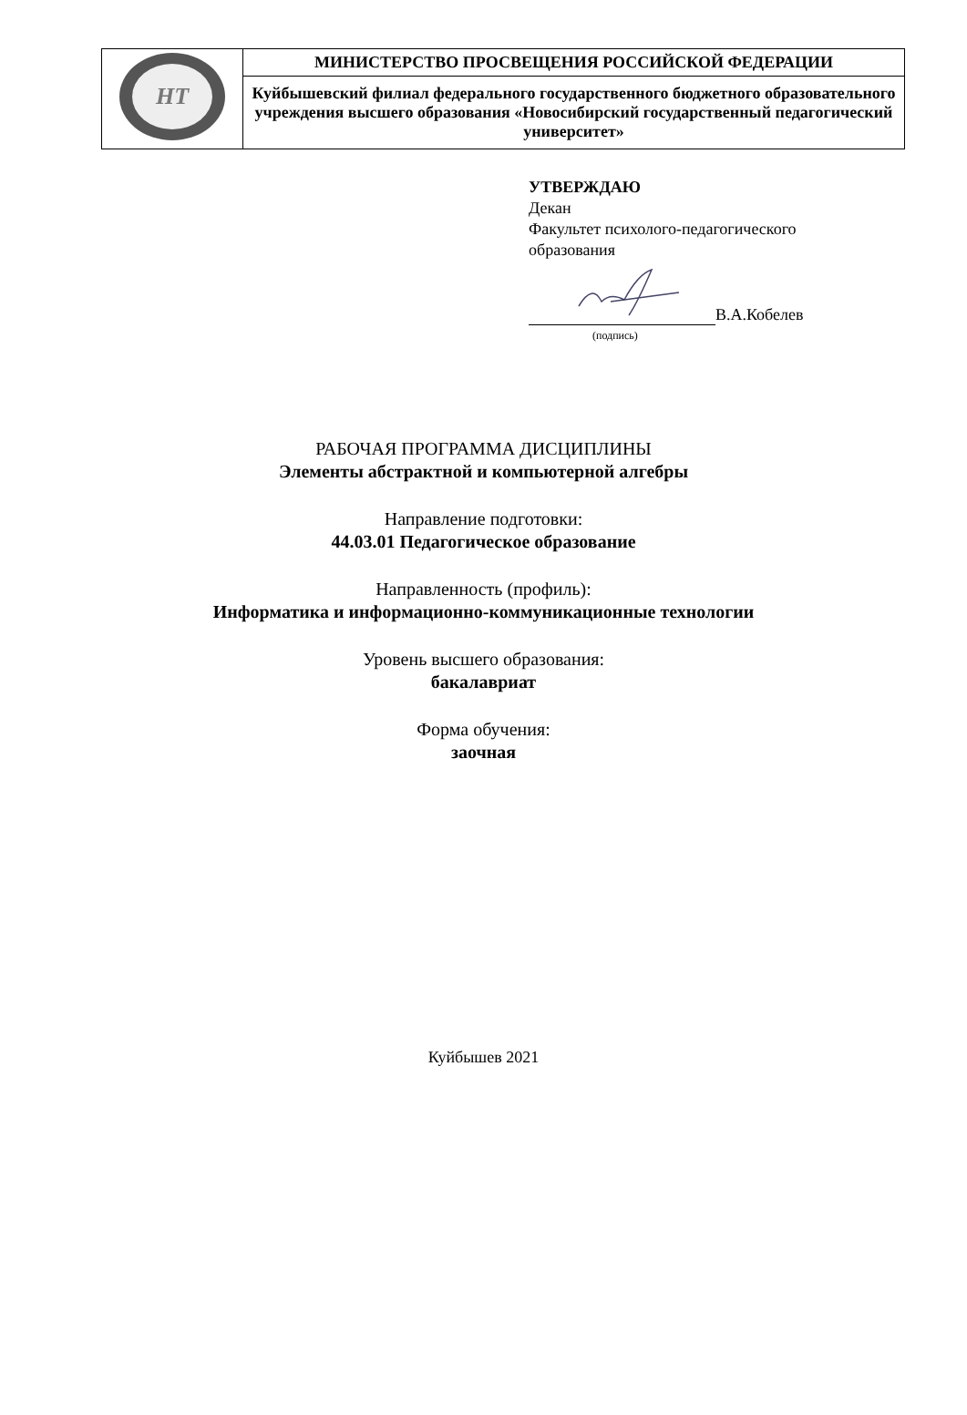| HT | МИНИСТЕРСТВО ПРОСВЕЩЕНИЯ РОССИЙСКОЙ ФЕДЕРАЦИИ |
| | Куйбышевский филиал федерального государственного бюджетного образовательного учреждения высшего образования «Новосибирский государственный педагогический университет» |
УТВЕРЖДАЮ
Декан
Факультет психолого-педагогического
образования
В.А.Кобелев
(подпись)
РАБОЧАЯ ПРОГРАММА ДИСЦИПЛИНЫ
Элементы абстрактной и компьютерной алгебры
Направление подготовки:
44.03.01 Педагогическое образование
Направленность (профиль):
Информатика и информационно-коммуникационные технологии
Уровень высшего образования:
бакалавриат
Форма обучения:
заочная
Куйбышев 2021